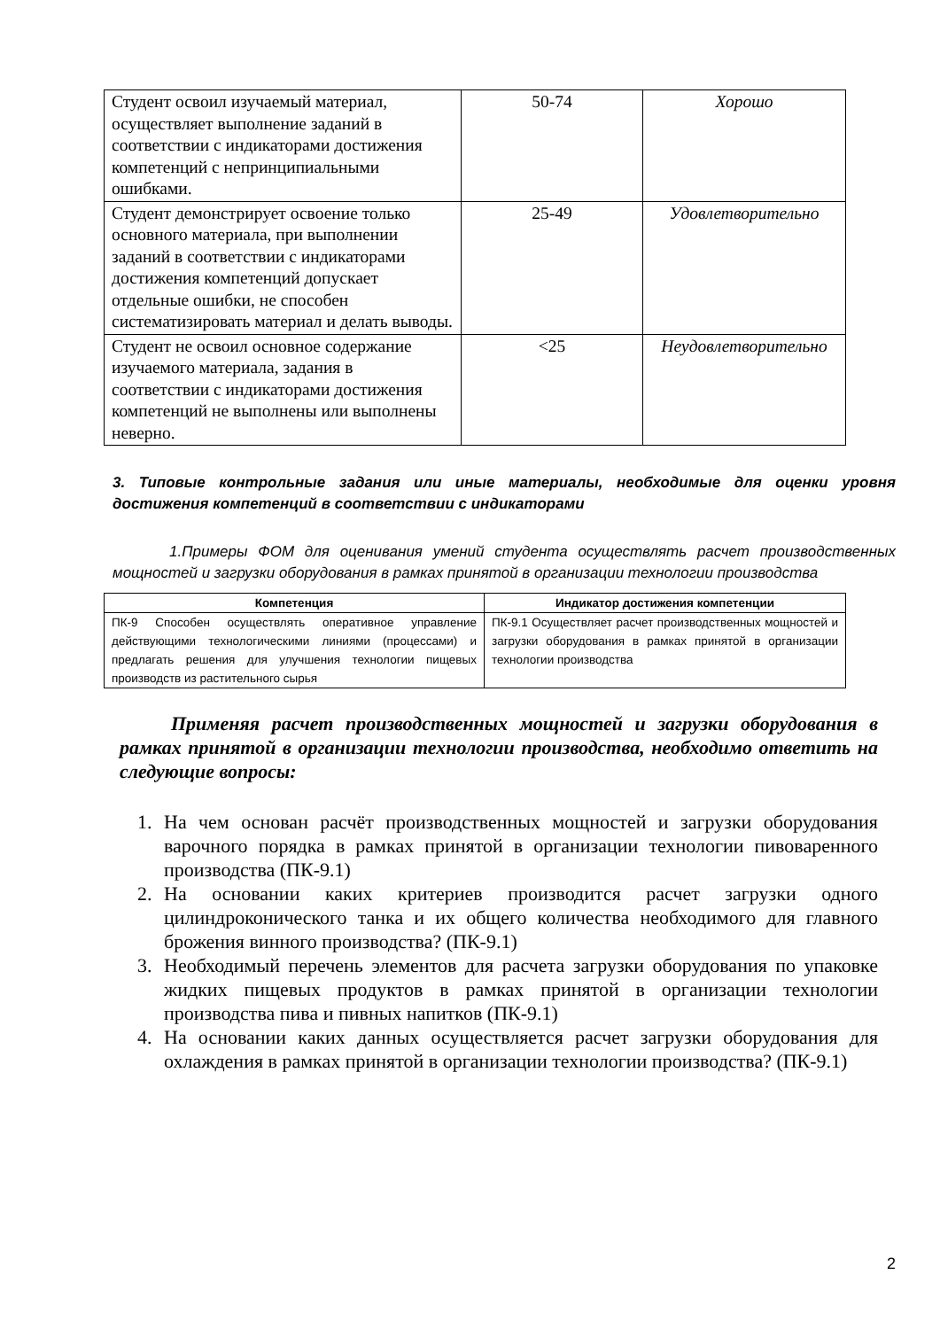| Студент освоил изучаемый материал, осуществляет выполнение заданий в соответствии с индикаторами достижения компетенций с непринципиальными ошибками. | 50-74 | Хорошо |
| Студент демонстрирует освоение только основного материала, при выполнении заданий в соответствии с индикаторами достижения компетенций допускает отдельные ошибки, не способен систематизировать материал и делать выводы. | 25-49 | Удовлетворительно |
| Студент не освоил основное содержание изучаемого материала, задания в соответствии с индикаторами достижения компетенций не выполнены или выполнены неверно. | <25 | Неудовлетворительно |
3. Типовые контрольные задания или иные материалы, необходимые для оценки уровня достижения компетенций в соответствии с индикаторами
1.Примеры ФОМ для оценивания умений студента осуществлять расчет производственных мощностей и загрузки оборудования в рамках принятой в организации технологии производства
| Компетенция | Индикатор достижения компетенции |
| --- | --- |
| ПК-9 Способен осуществлять оперативное управление действующими технологическими линиями (процессами) и предлагать решения для улучшения технологии пищевых производств из растительного сырья | ПК-9.1 Осуществляет расчет производственных мощностей и загрузки оборудования в рамках принятой в организации технологии производства |
Применяя расчет производственных мощностей и загрузки оборудования в рамках принятой в организации технологии производства, необходимо ответить на следующие вопросы:
1. На чем основан расчёт производственных мощностей и загрузки оборудования варочного порядка в рамках принятой в организации технологии пивоваренного производства (ПК-9.1)
2. На основании каких критериев производится расчет загрузки одного цилиндроконического танка и их общего количества необходимого для главного брожения винного производства? (ПК-9.1)
3. Необходимый перечень элементов для расчета загрузки оборудования по упаковке жидких пищевых продуктов в рамках принятой в организации технологии производства пива и пивных напитков (ПК-9.1)
4. На основании каких данных осуществляется расчет загрузки оборудования для охлаждения в рамках принятой в организации технологии производства? (ПК-9.1)
2